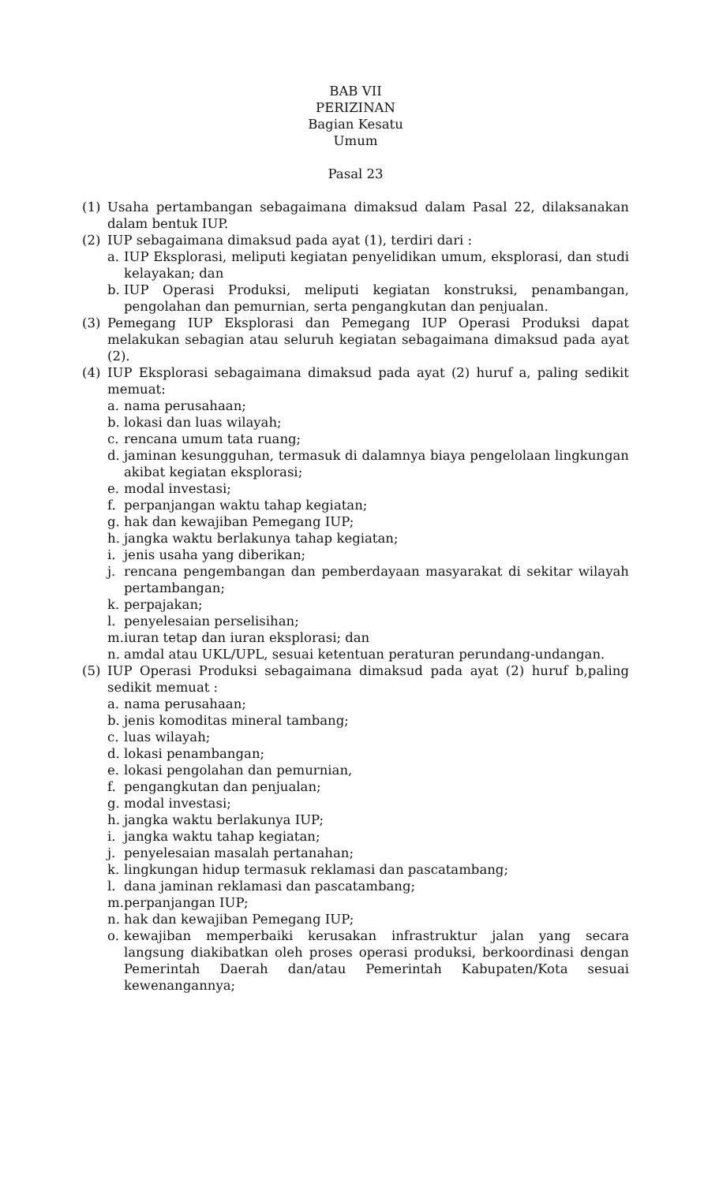BAB VII
PERIZINAN
Bagian Kesatu
Umum
Pasal 23
(1) Usaha pertambangan sebagaimana dimaksud dalam Pasal 22, dilaksanakan dalam bentuk IUP.
(2) IUP sebagaimana dimaksud pada ayat (1), terdiri dari :
a. IUP Eksplorasi, meliputi kegiatan penyelidikan umum, eksplorasi, dan studi kelayakan; dan
b. IUP Operasi Produksi, meliputi kegiatan konstruksi, penambangan, pengolahan dan pemurnian, serta pengangkutan dan penjualan.
(3) Pemegang IUP Eksplorasi dan Pemegang IUP Operasi Produksi dapat melakukan sebagian atau seluruh kegiatan sebagaimana dimaksud pada ayat (2).
(4) IUP Eksplorasi sebagaimana dimaksud pada ayat (2) huruf a, paling sedikit memuat:
a. nama perusahaan;
b. lokasi dan luas wilayah;
c. rencana umum tata ruang;
d. jaminan kesungguhan, termasuk di dalamnya biaya pengelolaan lingkungan akibat kegiatan eksplorasi;
e. modal investasi;
f. perpanjangan waktu tahap kegiatan;
g. hak dan kewajiban Pemegang IUP;
h. jangka waktu berlakunya tahap kegiatan;
i. jenis usaha yang diberikan;
j. rencana pengembangan dan pemberdayaan masyarakat di sekitar wilayah pertambangan;
k. perpajakan;
l. penyelesaian perselisihan;
m. iuran tetap dan iuran eksplorasi; dan
n. amdal atau UKL/UPL, sesuai ketentuan peraturan perundang-undangan.
(5) IUP Operasi Produksi sebagaimana dimaksud pada ayat (2) huruf b,paling sedikit memuat :
a. nama perusahaan;
b. jenis komoditas mineral tambang;
c. luas wilayah;
d. lokasi penambangan;
e. lokasi pengolahan dan pemurnian,
f. pengangkutan dan penjualan;
g. modal investasi;
h. jangka waktu berlakunya IUP;
i. jangka waktu tahap kegiatan;
j. penyelesaian masalah pertanahan;
k. lingkungan hidup termasuk reklamasi dan pascatambang;
l. dana jaminan reklamasi dan pascatambang;
m. perpanjangan IUP;
n. hak dan kewajiban Pemegang IUP;
o. kewajiban memperbaiki kerusakan infrastruktur jalan yang secara langsung diakibatkan oleh proses operasi produksi, berkoordinasi dengan Pemerintah Daerah dan/atau Pemerintah Kabupaten/Kota sesuai kewenangannya;